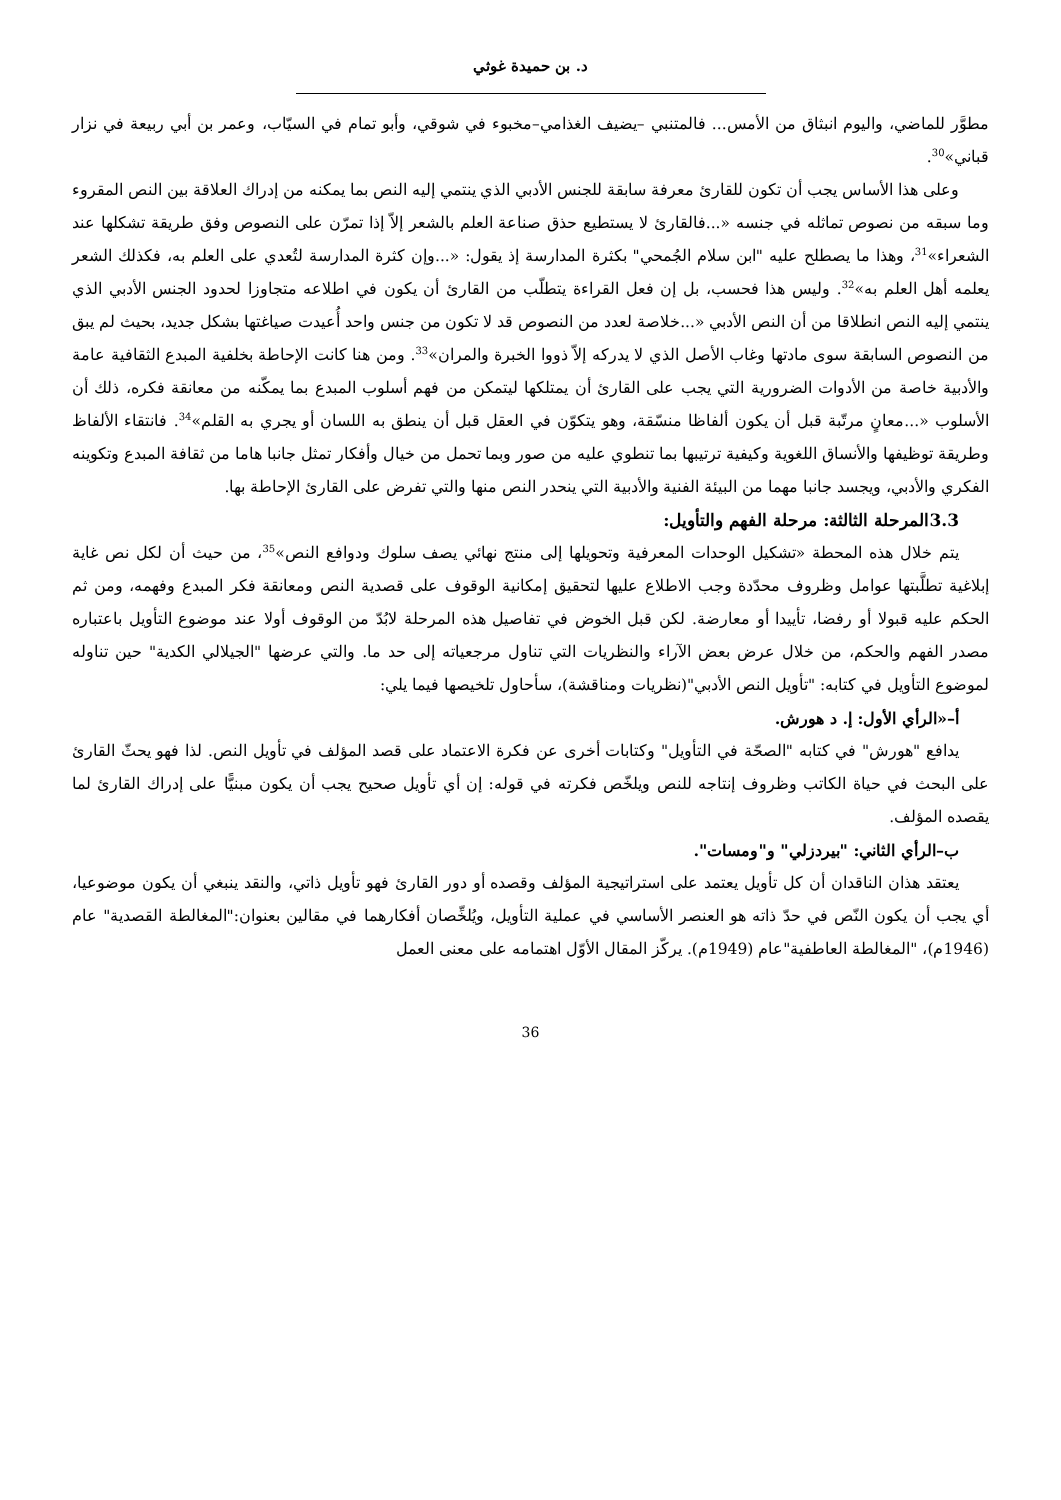د. بن حميدة غوثي
مطوَّر للماضي، واليوم انبثاق من الأمس... فالمتنبي –يضيف الغذامي–مخبوء في شوقي، وأبو تمام في السيّاب، وعمر بن أبي ربيعة في نزار قباني»<sup>30</sup>.
وعلى هذا الأساس يجب أن تكون للقارئ معرفة سابقة للجنس الأدبي الذي ينتمي إليه النص بما يمكنه من إدراك العلاقة بين النص المقروء وما سبقه من نصوص تماثله في جنسه «...فالقارئ لا يستطيع حذق صناعة العلم بالشعر إلاّ إذا تمرّن على النصوص وفق طريقة تشكلها عند الشعراء»<sup>31</sup>، وهذا ما يصطلح عليه "ابن سلام الجُمحي" بكثرة المدارسة إذ يقول: «...وإن كثرة المدارسة لتُعدي على العلم به، فكذلك الشعر يعلمه أهل العلم به»<sup>32</sup>. وليس هذا فحسب، بل إن فعل القراءة يتطلّب من القارئ أن يكون في اطلاعه متجاوزا لحدود الجنس الأدبي الذي ينتمي إليه النص انطلاقا من أن النص الأدبي «...خلاصة لعدد من النصوص قد لا تكون من جنس واحد أُعيدت صياغتها بشكل جديد، بحيث لم يبق من النصوص السابقة سوى مادتها وغاب الأصل الذي لا يدركه إلاّ ذووا الخبرة والمران»<sup>33</sup>. ومن هنا كانت الإحاطة بخلفية المبدع الثقافية عامة والأدبية خاصة من الأدوات الضرورية التي يجب على القارئ أن يمتلكها ليتمكن من فهم أسلوب المبدع بما يمكّنه من معانقة فكره، ذلك أن الأسلوب «...معانٍ مرتّبة قبل أن يكون ألفاظا منسّقة، وهو يتكوّن في العقل قبل أن ينطق به اللسان أو يجري به القلم»<sup>34</sup>. فانتقاء الألفاظ وطريقة توظيفها والأنساق اللغوية وكيفية ترتيبها بما تنطوي عليه من صور وبما تحمل من خيال وأفكار تمثل جانبا هاما من ثقافة المبدع وتكوينه الفكري والأدبي، ويجسد جانبا مهما من البيئة الفنية والأدبية التي ينحدر النص منها والتي تفرض على القارئ الإحاطة بها.
3.3المرحلة الثالثة: مرحلة الفهم والتأويل:
يتم خلال هذه المحطة «تشكيل الوحدات المعرفية وتحويلها إلى منتج نهائي يصف سلوك ودوافع النص»<sup>35</sup>، من حيث أن لكل نص غاية إبلاغية تطلَّبتها عوامل وظروف محدّدة وجب الاطلاع عليها لتحقيق إمكانية الوقوف على قصدية النص ومعانقة فكر المبدع وفهمه، ومن ثم الحكم عليه قبولا أو رفضا، تأييدا أو معارضة. لكن قبل الخوض في تفاصيل هذه المرحلة لابُدّ من الوقوف أولا عند موضوع التأويل باعتباره مصدر الفهم والحكم، من خلال عرض بعض الآراء والنظريات التي تناول مرجعياته إلى حد ما. والتي عرضها "الجيلالي الكدية" حين تناوله لموضوع التأويل في كتابه: "تأويل النص الأدبي"(نظريات ومناقشة)، سأحاول تلخيصها فيما يلي:
أ–«الرأي الأول: إ. د هورش.
يدافع "هورش" في كتابه "الصحّة في التأويل" وكتابات أخرى عن فكرة الاعتماد على قصد المؤلف في تأويل النص. لذا فهو يحثّ القارئ على البحث في حياة الكاتب وظروف إنتاجه للنص ويلخّص فكرته في قوله: إن أي تأويل صحيح يجب أن يكون مبنيًّا على إدراك القارئ لما يقصده المؤلف.
ب–الرأي الثاني: "بيردزلي" و"ومسات".
يعتقد هذان الناقدان أن كل تأويل يعتمد على استراتيجية المؤلف وقصده أو دور القارئ فهو تأويل ذاتي، والنقد ينبغي أن يكون موضوعيا، أي يجب أن يكون النّص في حدّ ذاته هو العنصر الأساسي في عملية التأويل، ويُلخِّصان أفكارهما في مقالين بعنوان:"المغالطة القصدية" عام (1946م)، "المغالطة العاطفية"عام (1949م). يركّز المقال الأوّل اهتمامه على معنى العمل
36